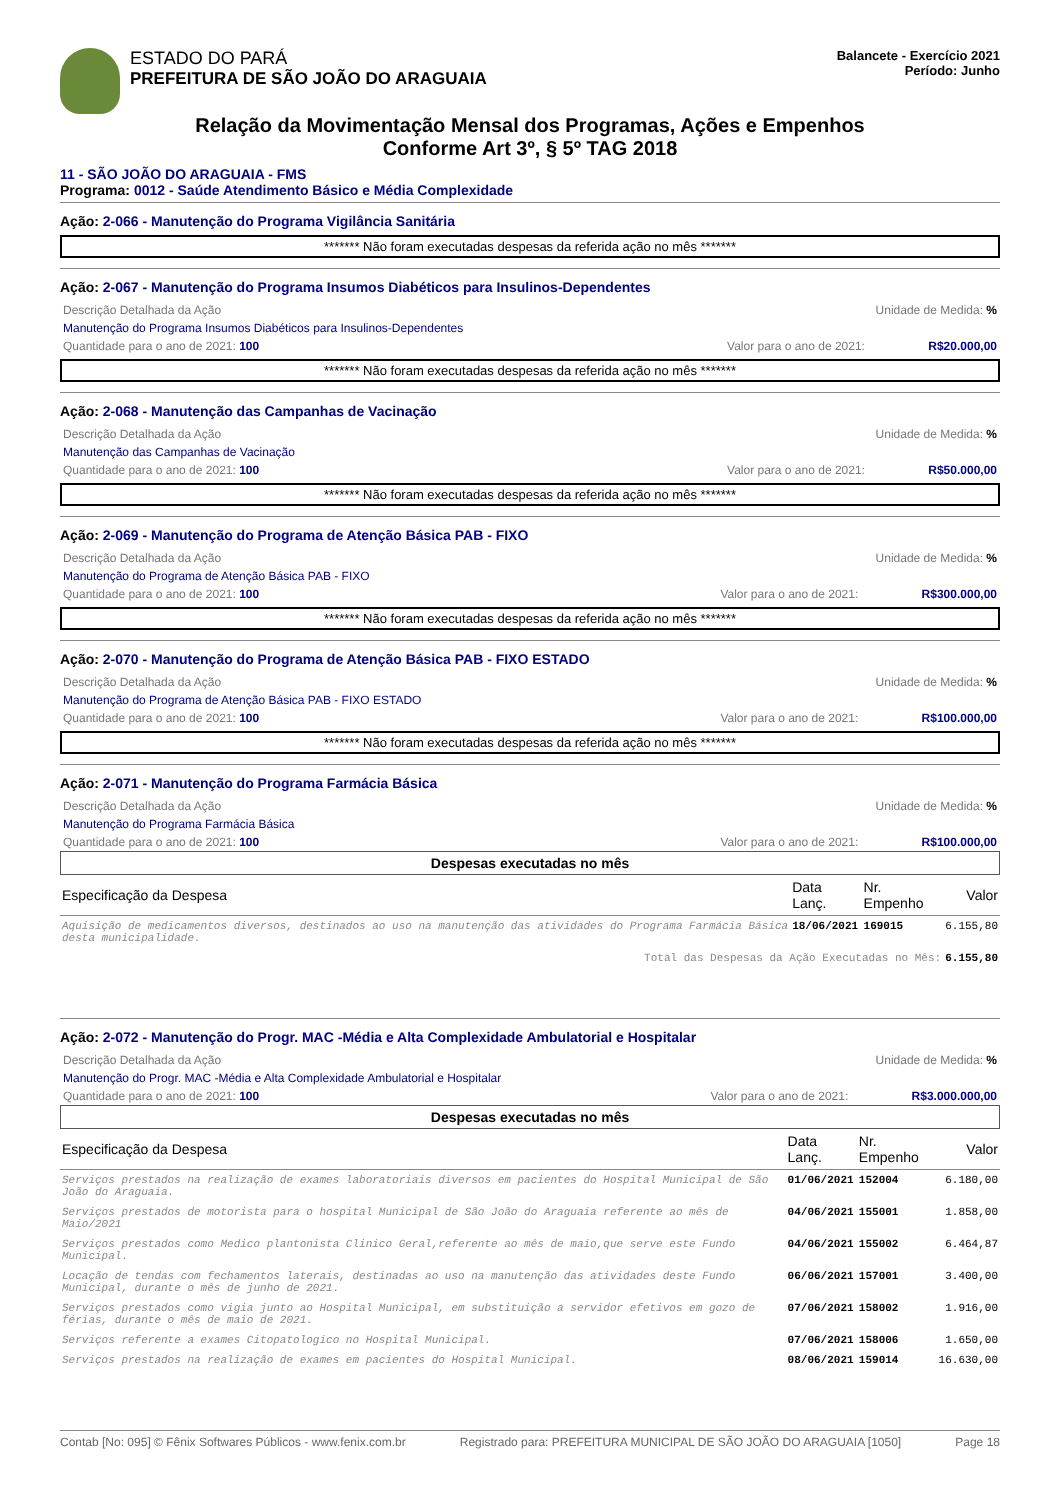ESTADO DO PARÁ
PREFEITURA DE SÃO JOÃO DO ARAGUAIA
Balancete - Exercício 2021
Período: Junho
Relação da Movimentação Mensal dos Programas, Ações e Empenhos
Conforme Art 3º, § 5º TAG 2018
11 - SÃO JOÃO DO ARAGUAIA - FMS
Programa: 0012 - Saúde Atendimento Básico e Média Complexidade
Ação: 2-066 - Manutenção do Programa Vigilância Sanitária
******* Não foram executadas despesas da referida ação no mês *******
Ação: 2-067 - Manutenção do Programa Insumos Diabéticos para Insulinos-Dependentes
Descrição Detalhada da Ação Unidade de Medida: %
Manutenção do Programa Insumos Diabéticos para Insulinos-Dependentes
Quantidade para o ano de 2021: 100 Valor para o ano de 2021: R$20.000,00
******* Não foram executadas despesas da referida ação no mês *******
Ação: 2-068 - Manutenção das Campanhas de Vacinação
Descrição Detalhada da Ação Unidade de Medida: %
Manutenção das Campanhas de Vacinação
Quantidade para o ano de 2021: 100 Valor para o ano de 2021: R$50.000,00
******* Não foram executadas despesas da referida ação no mês *******
Ação: 2-069 - Manutenção do Programa de Atenção Básica PAB - FIXO
Descrição Detalhada da Ação Unidade de Medida: %
Manutenção do Programa de Atenção Básica PAB - FIXO
Quantidade para o ano de 2021: 100 Valor para o ano de 2021: R$300.000,00
******* Não foram executadas despesas da referida ação no mês *******
Ação: 2-070 - Manutenção do Programa de Atenção Básica PAB - FIXO ESTADO
Descrição Detalhada da Ação Unidade de Medida: %
Manutenção do Programa de Atenção Básica PAB - FIXO ESTADO
Quantidade para o ano de 2021: 100 Valor para o ano de 2021: R$100.000,00
******* Não foram executadas despesas da referida ação no mês *******
Ação: 2-071 - Manutenção do Programa Farmácia Básica
Descrição Detalhada da Ação Unidade de Medida: %
Manutenção do Programa Farmácia Básica
Quantidade para o ano de 2021: 100 Valor para o ano de 2021: R$100.000,00
Despesas executadas no mês
| Especificação da Despesa | Data Lanç. | Nr. Empenho | Valor |
| --- | --- | --- | --- |
| Aquisição de medicamentos diversos, destinados ao uso na manutenção das atividades do Programa Farmácia Básica desta municipalidade. | 18/06/2021 | 169015 | 6.155,80 |
| Total das Despesas da Ação Executadas no Mês: | | | 6.155,80 |
Ação: 2-072 - Manutenção do Progr. MAC -Média e Alta Complexidade Ambulatorial e Hospitalar
Descrição Detalhada da Ação Unidade de Medida: %
Manutenção do Progr. MAC -Média e Alta Complexidade Ambulatorial e Hospitalar
Quantidade para o ano de 2021: 100 Valor para o ano de 2021: R$3.000.000,00
Despesas executadas no mês
| Especificação da Despesa | Data Lanç. | Nr. Empenho | Valor |
| --- | --- | --- | --- |
| Serviços prestados na realização de exames laboratoriais diversos em pacientes do Hospital Municipal de São João do Araguaia. | 01/06/2021 | 152004 | 6.180,00 |
| Serviços prestados de motorista para o hospital Municipal de São João do Araguaia referente ao mês de Maio/2021 | 04/06/2021 | 155001 | 1.858,00 |
| Serviços prestados como Medico plantonista Clinico Geral,referente ao mês de maio,que serve este Fundo Municipal. | 04/06/2021 | 155002 | 6.464,87 |
| Locação de tendas com fechamentos laterais, destinadas ao uso na manutenção das atividades deste Fundo Municipal, durante o mês de junho de 2021. | 06/06/2021 | 157001 | 3.400,00 |
| Serviços prestados como vigia junto ao Hospital Municipal, em substituição a servidor efetivos em gozo de férias, durante o mês de maio de 2021. | 07/06/2021 | 158002 | 1.916,00 |
| Serviços referente a exames Citopatologico no Hospital Municipal. | 07/06/2021 | 158006 | 1.650,00 |
| Serviços prestados na realização de exames em pacientes do Hospital Municipal. | 08/06/2021 | 159014 | 16.630,00 |
Contab [No: 095] © Fênix Softwares Públicos - www.fenix.com.br Registrado para: PREFEITURA MUNICIPAL DE SÃO JOÃO DO ARAGUAIA [1050] Page 18